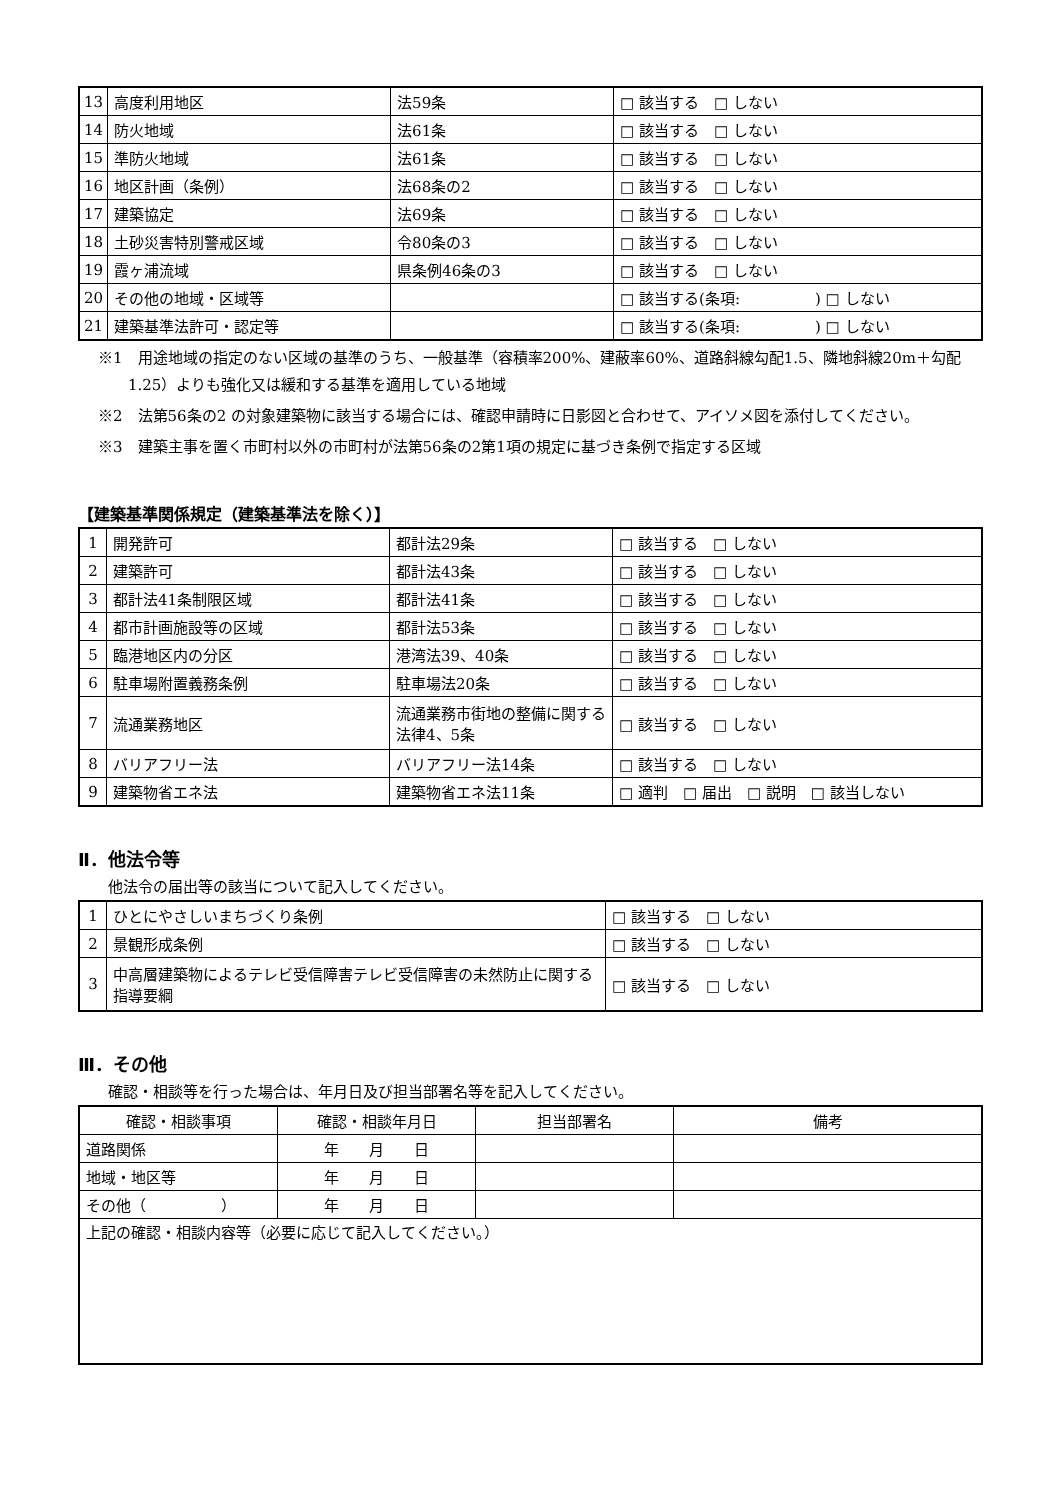| 13 | 高度利用地区 | 法59条 | □ 該当する □ しない |
| 14 | 防火地域 | 法61条 | □ 該当する □ しない |
| 15 | 準防火地域 | 法61条 | □ 該当する □ しない |
| 16 | 地区計画（条例） | 法68条の2 | □ 該当する □ しない |
| 17 | 建築協定 | 法69条 | □ 該当する □ しない |
| 18 | 土砂災害特別警戒区域 | 令80条の3 | □ 該当する □ しない |
| 19 | 霞ヶ浦流域 | 県条例46条の3 | □ 該当する □ しない |
| 20 | その他の地域・区域等 | | □ 該当する(条項: ) □ しない |
| 21 | 建築基準法許可・認定等 | | □ 該当する(条項: ) □ しない |
※1　用途地域の指定のない区域の基準のうち、一般基準（容積率200%、建蔽率60%、道路斜線勾配1.5、隣地斜線20m＋勾配1.25）よりも強化又は緩和する基準を適用している地域
※2　法第56条の2 の対象建築物に該当する場合には、確認申請時に日影図と合わせて、アイソメ図を添付してください。
※3　建築主事を置く市町村以外の市町村が法第56条の2第1項の規定に基づき条例で指定する区域
【建築基準関係規定（建築基準法を除く）】
| 1 | 開発許可 | 都計法29条 | □ 該当する □ しない |
| 2 | 建築許可 | 都計法43条 | □ 該当する □ しない |
| 3 | 都計法41条制限区域 | 都計法41条 | □ 該当する □ しない |
| 4 | 都市計画施設等の区域 | 都計法53条 | □ 該当する □ しない |
| 5 | 臨港地区内の分区 | 港湾法39、40条 | □ 該当する □ しない |
| 6 | 駐車場附置義務条例 | 駐車場法20条 | □ 該当する □ しない |
| 7 | 流通業務地区 | 流通業務市街地の整備に関する法律4、5条 | □ 該当する □ しない |
| 8 | バリアフリー法 | バリアフリー法14条 | □ 該当する □ しない |
| 9 | 建築物省エネ法 | 建築物省エネ法11条 | □ 適判 □ 届出 □ 説明 □ 該当しない |
Ⅱ．他法令等
他法令の届出等の該当について記入してください。
| 1 | ひとにやさしいまちづくり条例 | □ 該当する □ しない |
| 2 | 景観形成条例 | □ 該当する □ しない |
| 3 | 中高層建築物によるテレビ受信障害テレビ受信障害の未然防止に関する指導要綱 | □ 該当する □ しない |
Ⅲ．その他
確認・相談等を行った場合は、年月日及び担当部署名等を記入してください。
| 確認・相談事項 | 確認・相談年月日 | 担当部署名 | 備考 |
| --- | --- | --- | --- |
| 道路関係 | 年 月 日 | | |
| 地域・地区等 | 年 月 日 | | |
| その他（ ） | 年 月 日 | | |
| 上記の確認・相談内容等（必要に応じて記入してください。） | | | |